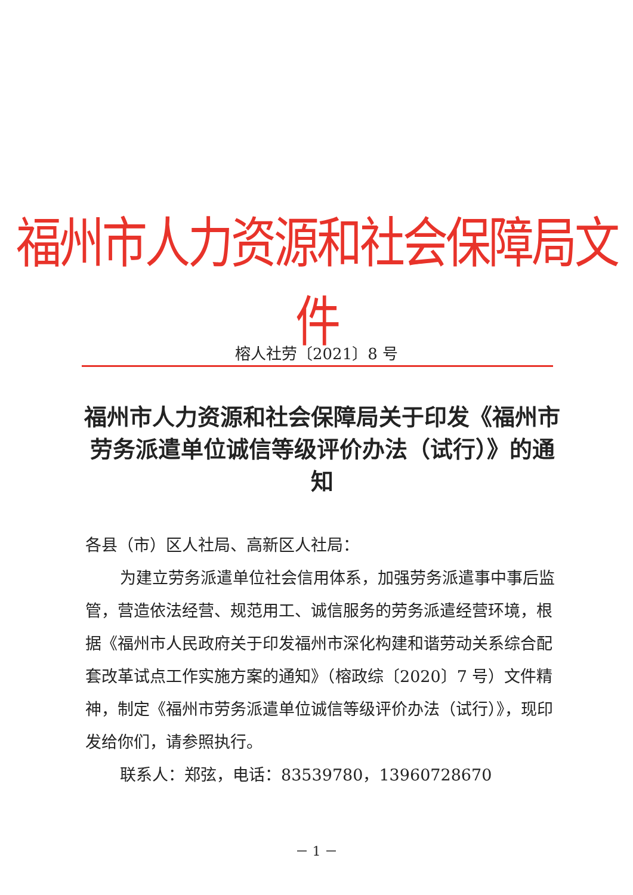福州市人力资源和社会保障局文件
榕人社劳〔2021〕8 号
福州市人力资源和社会保障局关于印发《福州市劳务派遣单位诚信等级评价办法（试行）》的通知
各县（市）区人社局、高新区人社局：
为建立劳务派遣单位社会信用体系，加强劳务派遣事中事后监管，营造依法经营、规范用工、诚信服务的劳务派遣经营环境，根据《福州市人民政府关于印发福州市深化构建和谐劳动关系综合配套改革试点工作实施方案的通知》（榕政综〔2020〕7 号）文件精神，制定《福州市劳务派遣单位诚信等级评价办法（试行）》，现印发给你们，请参照执行。
联系人：郑弦，电话：83539780，13960728670
－ 1 －